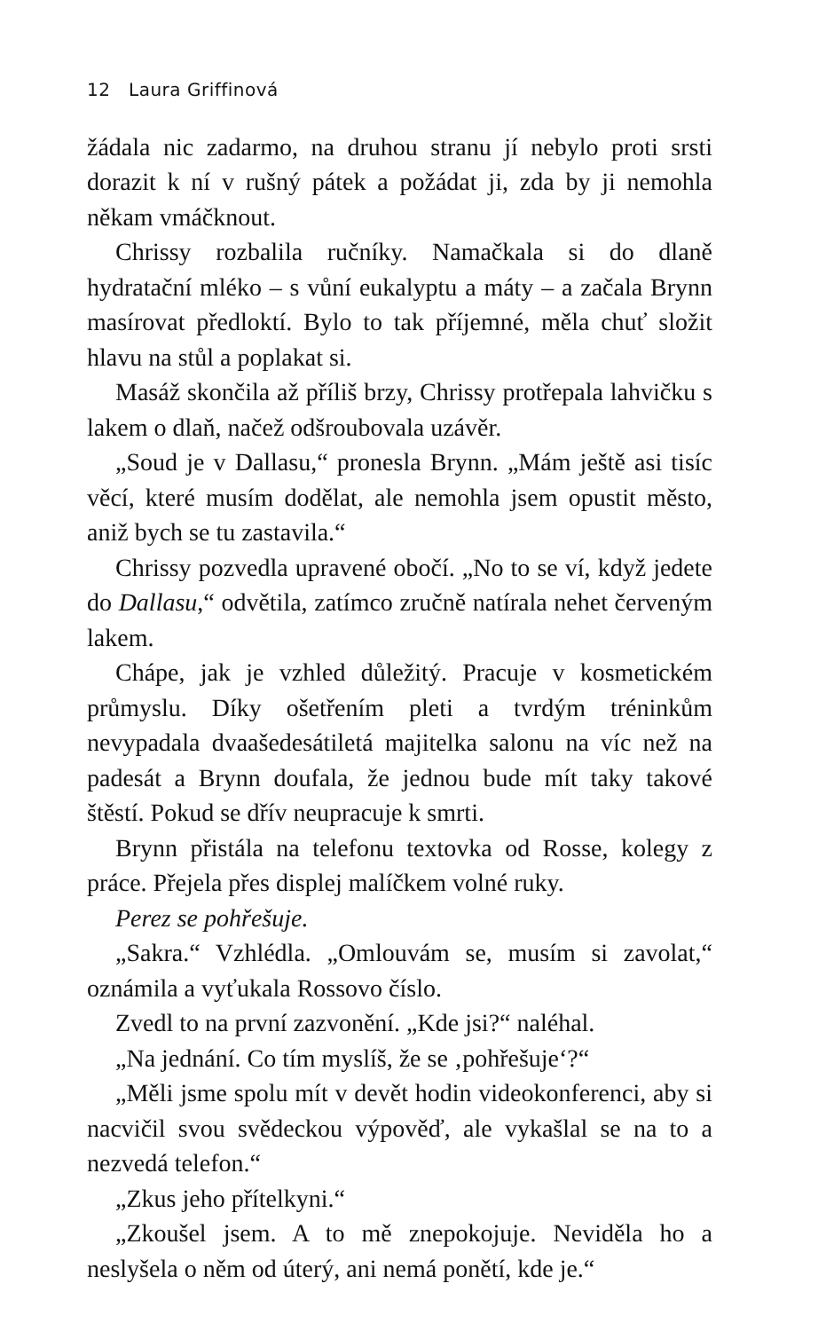12 Laura Griffinová
žádala nic zadarmo, na druhou stranu jí nebylo proti srsti dorazit k ní v rušný pátek a požádat ji, zda by ji nemohla někam vmáčknout.
Chrissy rozbalila ručníky. Namačkala si do dlaně hydratační mléko – s vůní eukalyptu a máty – a začala Brynn masírovat předloktí. Bylo to tak příjemné, měla chuť složit hlavu na stůl a poplakat si.
Masáž skončila až příliš brzy, Chrissy protřepala lahvičku s lakem o dlaň, načež odšroubovala uzávěr.
„Soud je v Dallasu,“ pronesla Brynn. „Mám ještě asi tisíc věcí, které musím dodělat, ale nemohla jsem opustit město, aniž bych se tu zastavila.“
Chrissy pozvedla upravené obočí. „No to se ví, když jedete do Dallasu,“ odvětila, zatímco zručně natírala nehet červeným lakem.
Chápe, jak je vzhled důležitý. Pracuje v kosmetickém průmyslu. Díky ošetřením pleti a tvrdým tréninkům nevypadala dvaašedesátiletá majitelka salonu na víc než na padesát a Brynn doufala, že jednou bude mít taky takové štěstí. Pokud se dřív neupracuje k smrti.
Brynn přistála na telefonu textovka od Rosse, kolegy z práce. Přejela přes displej malíčkem volné ruky.
Perez se pohřešuje.
„Sakra.“ Vzhlédla. „Omlouvám se, musím si zavolat,“ oznámila a vyťukala Rossovo číslo.
Zvedl to na první zazvonění. „Kde jsi?“ naléhal.
„Na jednání. Co tím myslíš, že se ‚pohřešuje‘?“
„Měli jsme spolu mít v devět hodin videokonferenci, aby si nacvičil svou svědeckou výpověď, ale vykašlal se na to a nezvedá telefon.“
„Zkus jeho přítelkyni.“
„Zkoušel jsem. A to mě znepokojuje. Neviděla ho a neslyšela o něm od úterý, ani nemá ponětí, kde je.“